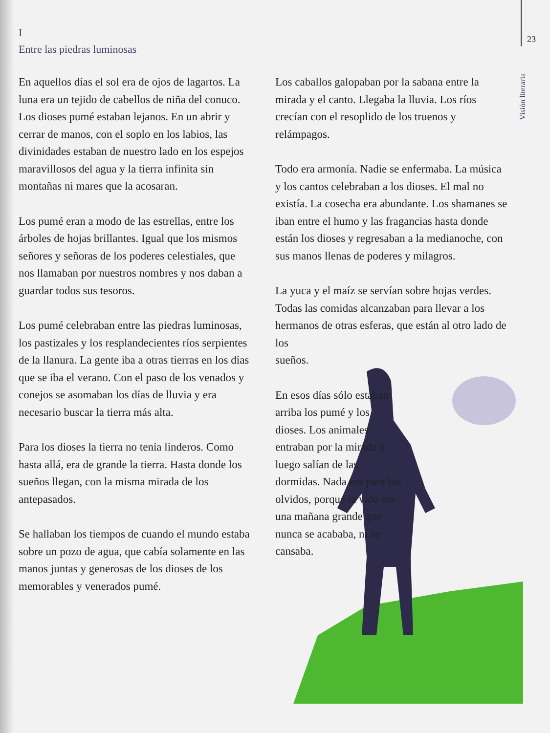23
Visión literaria
I
Entre las piedras luminosas
En aquellos días el sol era de ojos de lagartos. La luna era un tejido de cabellos de niña del conuco. Los dioses pumé estaban lejanos. En un abrir y cerrar de manos, con el soplo en los labios, las divinidades estaban de nuestro lado en los espejos maravillosos del agua y la tierra infinita sin montañas ni mares que la acosaran.
Los pumé eran a modo de las estrellas, entre los árboles de hojas brillantes. Igual que los mismos señores y señoras de los poderes celestiales, que nos llamaban por nuestros nombres y nos daban a guardar todos sus tesoros.
Los pumé celebraban entre las piedras luminosas, los pastizales y los resplandecientes ríos serpientes de la llanura. La gente iba a otras tierras en los días que se iba el verano. Con el paso de los venados y conejos se asomaban los días de lluvia y era necesario buscar la tierra más alta.
Para los dioses la tierra no tenía linderos. Como hasta allá, era de grande la tierra. Hasta donde los sueños llegan, con la misma mirada de los antepasados.
Se hallaban los tiempos de cuando el mundo estaba sobre un pozo de agua, que cabía solamente en las manos juntas y generosas de los dioses de los memorables y venerados pumé.
Los caballos galopaban por la sabana entre la mirada y el canto. Llegaba la lluvia. Los ríos crecían con el resoplido de los truenos y relámpagos.
Todo era armonía. Nadie se enfermaba. La música y los cantos celebraban a los dioses. El mal no existía. La cosecha era abundante. Los shamanes se iban entre el humo y las fragancias hasta donde están los dioses y regresaban a la medianoche, con sus manos llenas de poderes y milagros.
La yuca y el maíz se servían sobre hojas verdes. Todas las comidas alcanzaban para llevar a los hermanos de otras esferas, que están al otro lado de los
sueños.
En esos días sólo estaban arriba los pumé y los dioses. Los animales entraban por la mirada y luego salían de las dormidas. Nada era para los olvidos, porque la vida era una mañana grande que nunca se acababa, ni se cansaba.